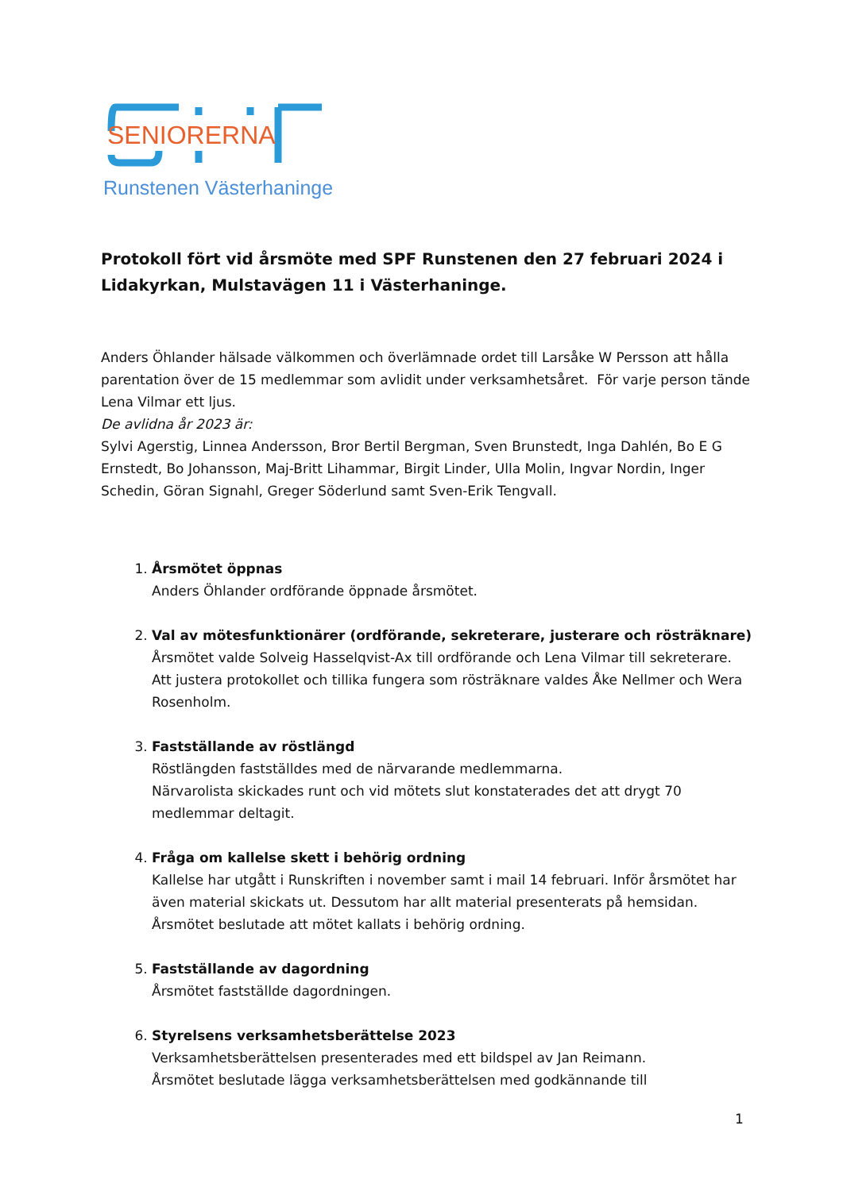SENIORERNA
Runstenen Västerhaninge
Protokoll fört vid årsmöte med SPF Runstenen den 27 februari 2024 i Lidakyrkan, Mulstavägen 11 i Västerhaninge.
Anders Öhlander hälsade välkommen och överlämnade ordet till Larsåke W Persson att hålla parentation över de 15 medlemmar som avlidit under verksamhetsåret. För varje person tände Lena Vilmar ett ljus.
De avlidna år 2023 är:
Sylvi Agerstig, Linnea Andersson, Bror Bertil Bergman, Sven Brunstedt, Inga Dahlén, Bo E G Ernstedt, Bo Johansson, Maj-Britt Lihammar, Birgit Linder, Ulla Molin, Ingvar Nordin, Inger Schedin, Göran Signahl, Greger Söderlund samt Sven-Erik Tengvall.
1. Årsmötet öppnas
Anders Öhlander ordförande öppnade årsmötet.
2. Val av mötesfunktionärer (ordförande, sekreterare, justerare och rösträknare)
Årsmötet valde Solveig Hasselqvist-Ax till ordförande och Lena Vilmar till sekreterare. Att justera protokollet och tillika fungera som rösträknare valdes Åke Nellmer och Wera Rosenholm.
3. Fastställande av röstlängd
Röstlängden fastställdes med de närvarande medlemmarna.
Närvarolista skickades runt och vid mötets slut konstaterades det att drygt 70 medlemmar deltagit.
4. Fråga om kallelse skett i behörig ordning
Kallelse har utgått i Runskriften i november samt i mail 14 februari. Inför årsmötet har även material skickats ut. Dessutom har allt material presenterats på hemsidan. Årsmötet beslutade att mötet kallats i behörig ordning.
5. Fastställande av dagordning
Årsmötet fastställde dagordningen.
6. Styrelsens verksamhetsberättelse 2023
Verksamhetsberättelsen presenterades med ett bildspel av Jan Reimann.
Årsmötet beslutade lägga verksamhetsberättelsen med godkännande till
1